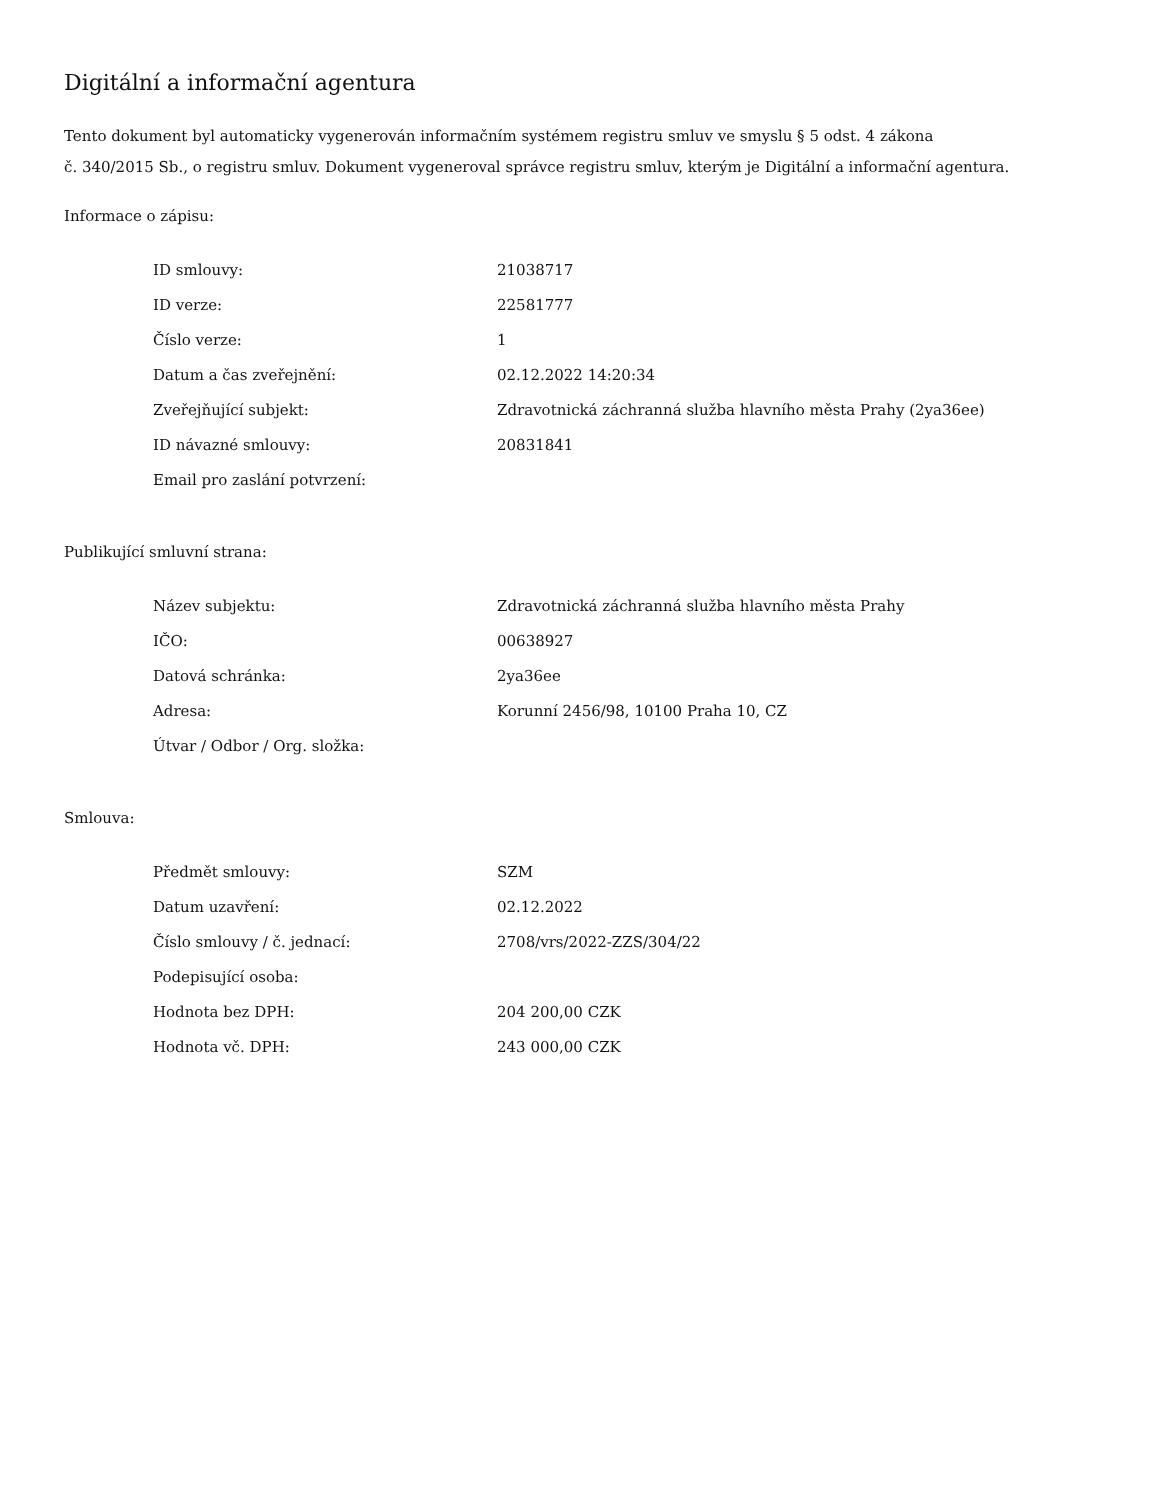Digitální a informační agentura
Tento dokument byl automaticky vygenerován informačním systémem registru smluv ve smyslu § 5 odst. 4 zákona
č. 340/2015 Sb., o registru smluv. Dokument vygeneroval správce registru smluv, kterým je Digitální a informační agentura.
Informace o zápisu:
| ID smlouvy: | 21038717 |
| ID verze: | 22581777 |
| Číslo verze: | 1 |
| Datum a čas zveřejnění: | 02.12.2022 14:20:34 |
| Zveřejňující subjekt: | Zdravotnická záchranná služba hlavního města Prahy (2ya36ee) |
| ID návazné smlouvy: | 20831841 |
| Email pro zaslání potvrzení: | |
Publikující smluvní strana:
| Název subjektu: | Zdravotnická záchranná služba hlavního města Prahy |
| IČO: | 00638927 |
| Datová schránka: | 2ya36ee |
| Adresa: | Korunní 2456/98, 10100 Praha 10, CZ |
| Útvar / Odbor / Org. složka: | |
Smlouva:
| Předmět smlouvy: | SZM |
| Datum uzavření: | 02.12.2022 |
| Číslo smlouvy / č. jednací: | 2708/vrs/2022-ZZS/304/22 |
| Podepisující osoba: | |
| Hodnota bez DPH: | 204 200,00 CZK |
| Hodnota vč. DPH: | 243 000,00 CZK |